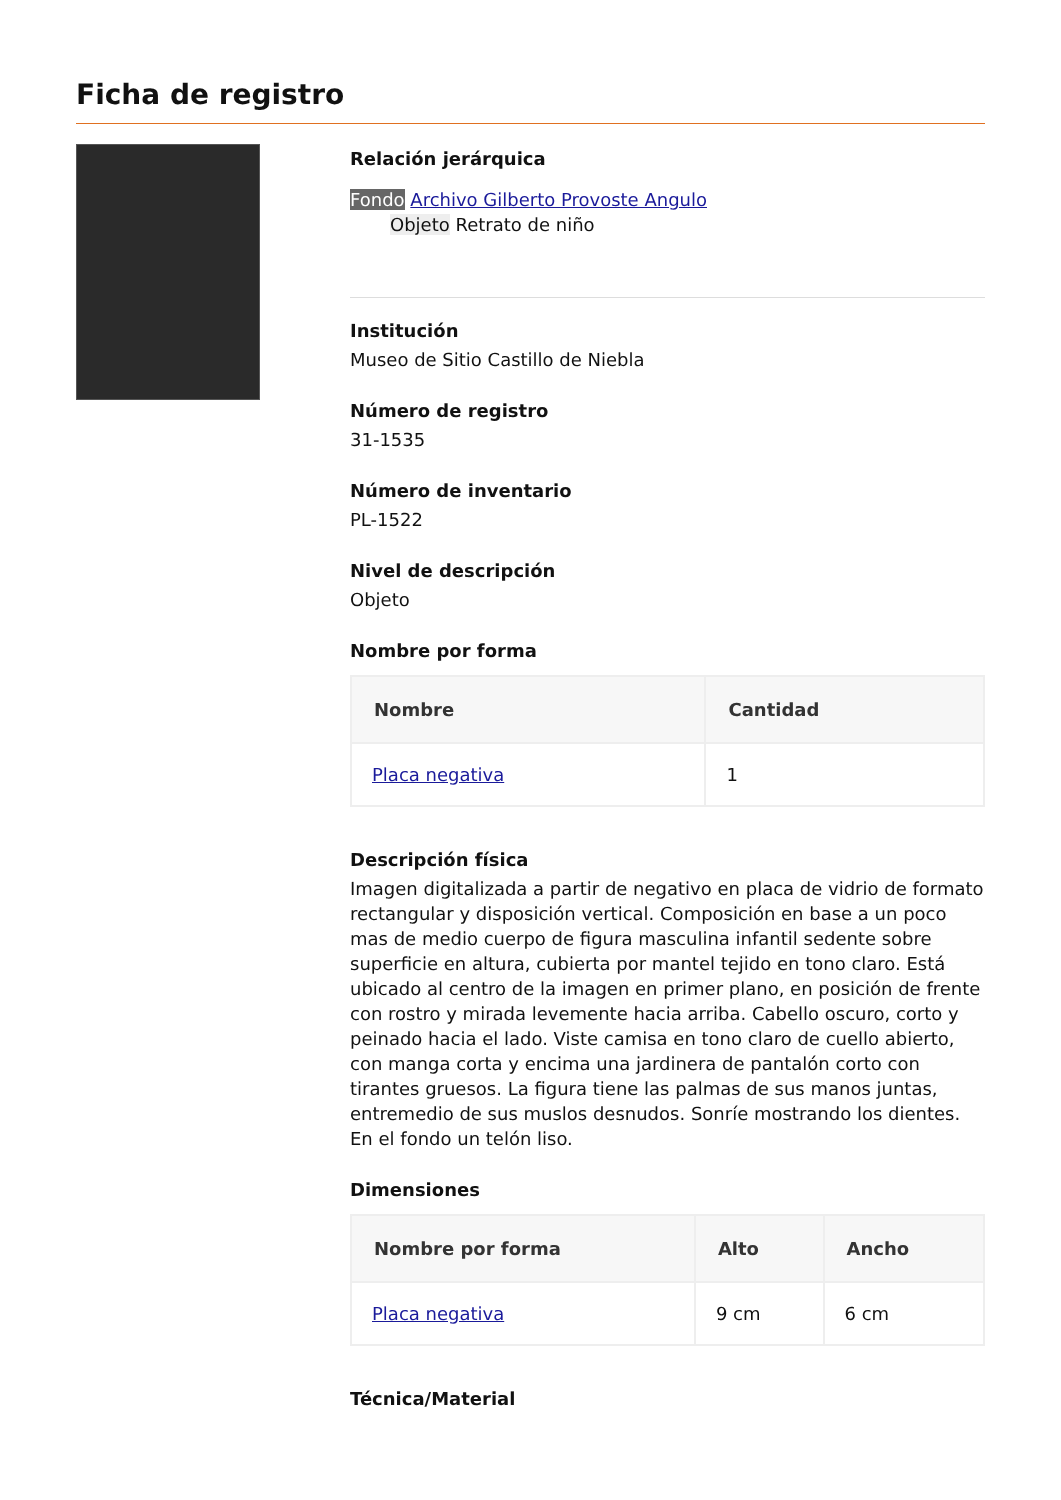Ficha de registro
Relación jerárquica
Fondo Archivo Gilberto Provoste Angulo
Objeto Retrato de niño
Institución
Museo de Sitio Castillo de Niebla
Número de registro
31-1535
Número de inventario
PL-1522
Nivel de descripción
Objeto
Nombre por forma
| Nombre | Cantidad |
| --- | --- |
| Placa negativa | 1 |
Descripción física
Imagen digitalizada a partir de negativo en placa de vidrio de formato rectangular y disposición vertical. Composición en base a un poco mas de medio cuerpo de figura masculina infantil sedente sobre superficie en altura, cubierta por mantel tejido en tono claro. Está ubicado al centro de la imagen en primer plano, en posición de frente con rostro y mirada levemente hacia arriba. Cabello oscuro, corto y peinado hacia el lado. Viste camisa en tono claro de cuello abierto, con manga corta y encima una jardinera de pantalón corto con tirantes gruesos. La figura tiene las palmas de sus manos juntas, entremedio de sus muslos desnudos. Sonríe mostrando los dientes. En el fondo un telón liso.
Dimensiones
| Nombre por forma | Alto | Ancho |
| --- | --- | --- |
| Placa negativa | 9 cm | 6 cm |
Técnica/Material